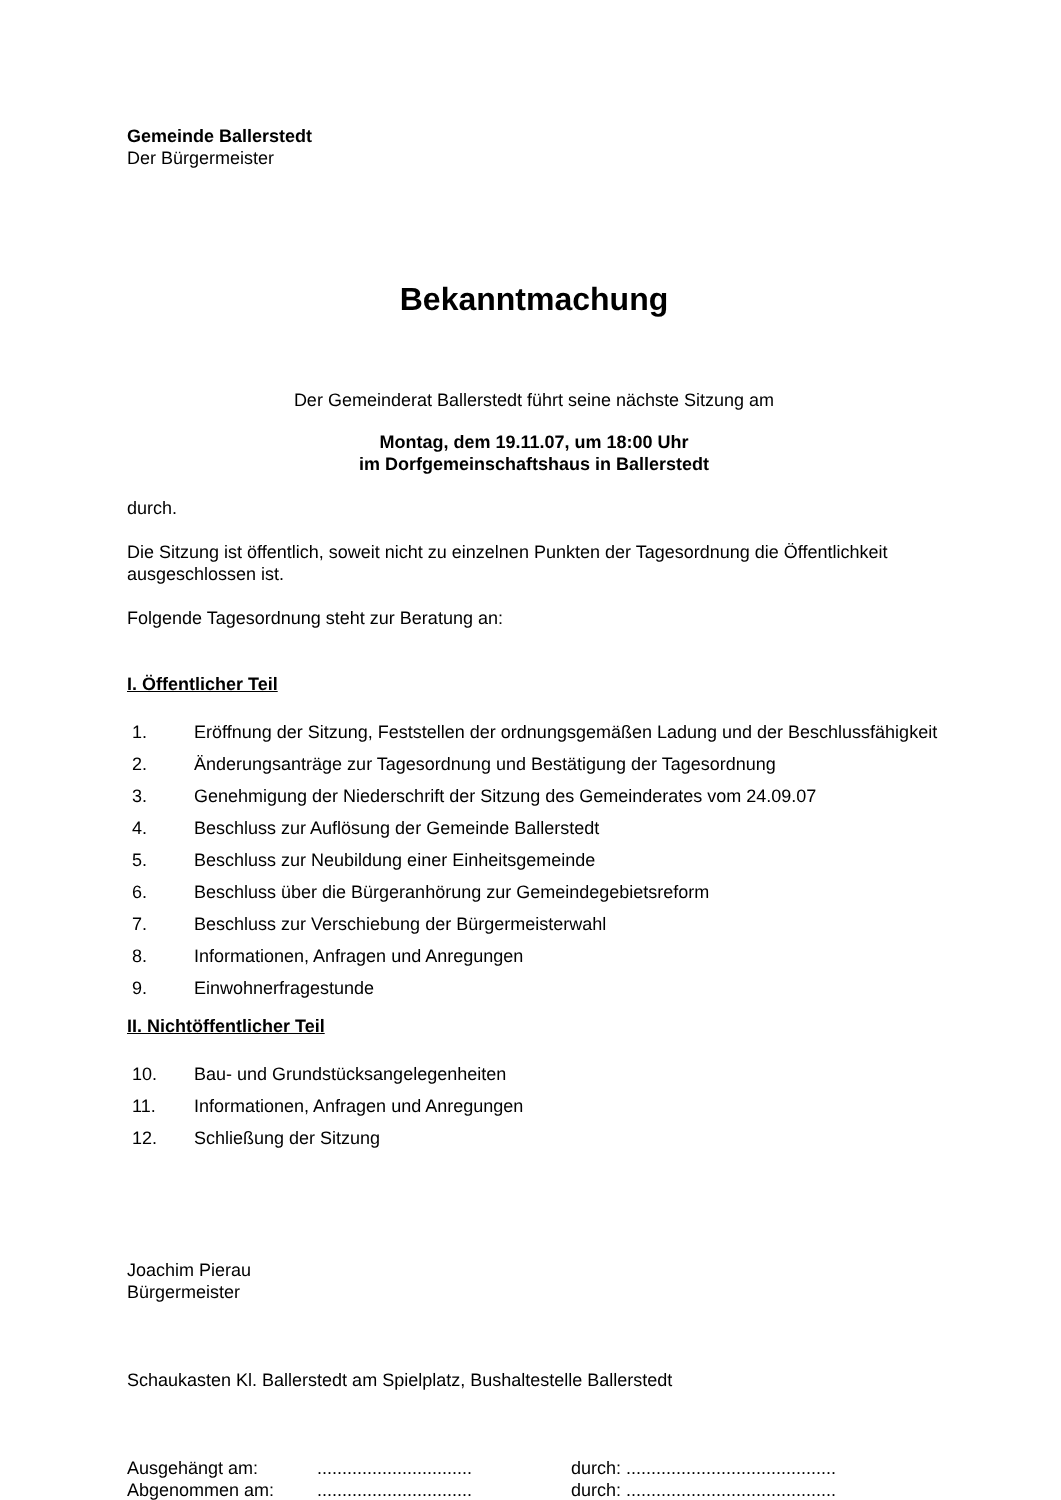Gemeinde Ballerstedt
Der Bürgermeister
Bekanntmachung
Der Gemeinderat Ballerstedt führt seine nächste Sitzung am
Montag, dem 19.11.07, um 18:00 Uhr
im Dorfgemeinschaftshaus in Ballerstedt
durch.
Die Sitzung ist öffentlich, soweit nicht zu einzelnen Punkten der Tagesordnung die Öffentlichkeit ausgeschlossen ist.
Folgende Tagesordnung steht zur Beratung an:
I. Öffentlicher Teil
1. Eröffnung der Sitzung, Feststellen der ordnungsgemäßen Ladung und der Beschlussfähigkeit
2. Änderungsanträge zur Tagesordnung und Bestätigung der Tagesordnung
3. Genehmigung der Niederschrift der Sitzung des Gemeinderates vom 24.09.07
4. Beschluss zur Auflösung der Gemeinde Ballerstedt
5. Beschluss zur Neubildung einer Einheitsgemeinde
6. Beschluss über die Bürgeranhörung zur Gemeindegebietsreform
7. Beschluss zur Verschiebung der Bürgermeisterwahl
8. Informationen, Anfragen und Anregungen
9. Einwohnerfragestunde
II. Nichtöffentlicher Teil
10. Bau- und Grundstücksangelegenheiten
11. Informationen, Anfragen und Anregungen
12. Schließung der Sitzung
Joachim Pierau
Bürgermeister
Schaukasten Kl. Ballerstedt am Spielplatz, Bushaltestelle Ballerstedt
Ausgehängt am:............................... durch: ..........................................
Abgenommen am:............................... durch: ..........................................